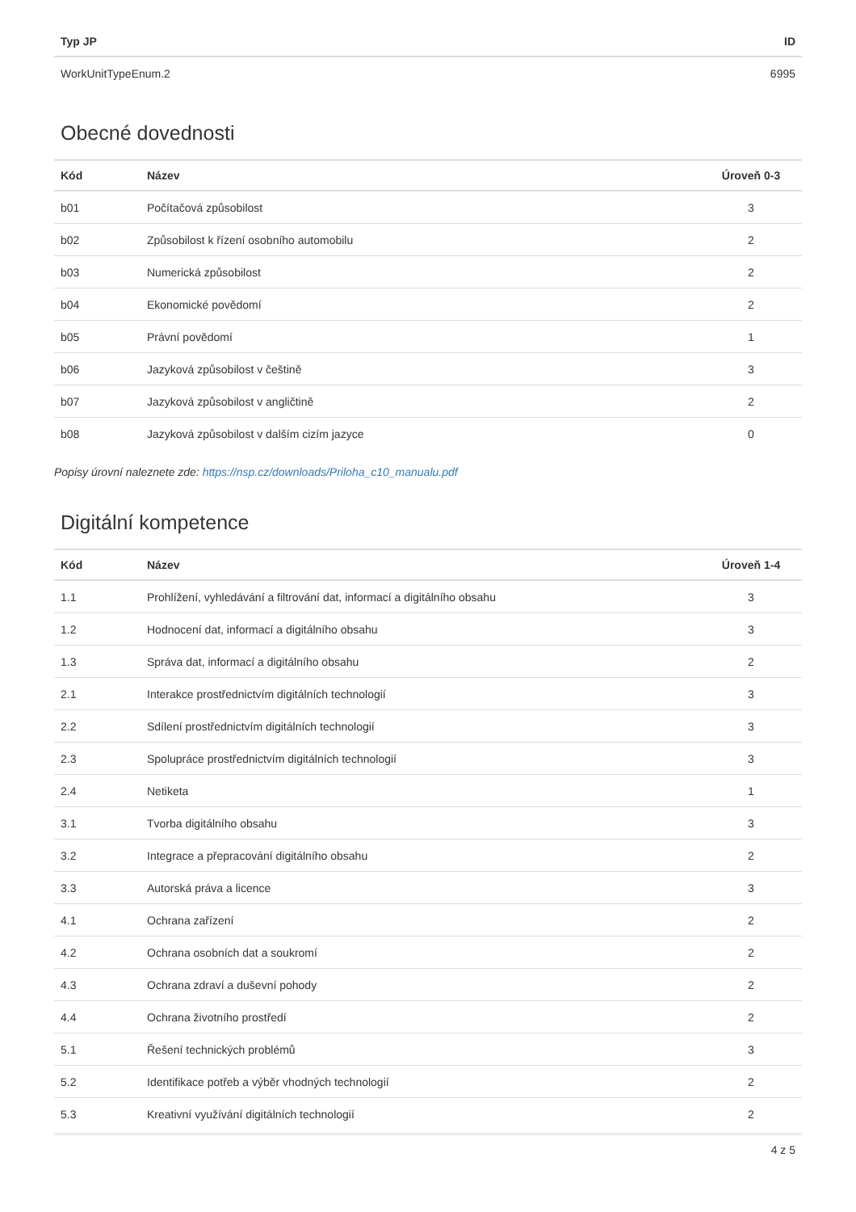| Typ JP | ID |
| --- | --- |
| WorkUnitTypeEnum.2 | 6995 |
Obecné dovednosti
| Kód | Název | Úroveň 0-3 |
| --- | --- | --- |
| b01 | Počítačová způsobilost | 3 |
| b02 | Způsobilost k řízení osobního automobilu | 2 |
| b03 | Numerická způsobilost | 2 |
| b04 | Ekonomické povědomí | 2 |
| b05 | Právní povědomí | 1 |
| b06 | Jazyková způsobilost v češtině | 3 |
| b07 | Jazyková způsobilost v angličtině | 2 |
| b08 | Jazyková způsobilost v dalším cizím jazyce | 0 |
Popisy úrovní naleznete zde: https://nsp.cz/downloads/Priloha_c10_manualu.pdf
Digitální kompetence
| Kód | Název | Úroveň 1-4 |
| --- | --- | --- |
| 1.1 | Prohlížení, vyhledávání a filtrování dat, informací a digitálního obsahu | 3 |
| 1.2 | Hodnocení dat, informací a digitálního obsahu | 3 |
| 1.3 | Správa dat, informací a digitálního obsahu | 2 |
| 2.1 | Interakce prostřednictvím digitálních technologií | 3 |
| 2.2 | Sdílení prostřednictvím digitálních technologií | 3 |
| 2.3 | Spolupráce prostřednictvím digitálních technologií | 3 |
| 2.4 | Netiketa | 1 |
| 3.1 | Tvorba digitálního obsahu | 3 |
| 3.2 | Integrace a přepracování digitálního obsahu | 2 |
| 3.3 | Autorská práva a licence | 3 |
| 4.1 | Ochrana zařízení | 2 |
| 4.2 | Ochrana osobních dat a soukromí | 2 |
| 4.3 | Ochrana zdraví a duševní pohody | 2 |
| 4.4 | Ochrana životního prostředí | 2 |
| 5.1 | Řešení technických problémů | 3 |
| 5.2 | Identifikace potřeb a výběr vhodných technologií | 2 |
| 5.3 | Kreativní využívání digitálních technologií | 2 |
4 z 5